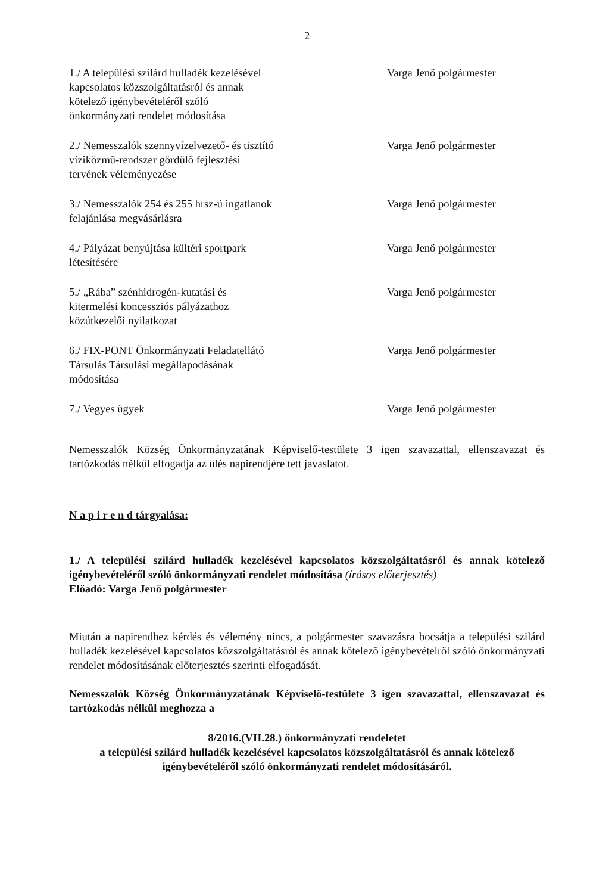2
1./ A települési szilárd hulladék kezelésével kapcsolatos közszolgáltatásról és annak kötelező igénybevételéről szóló önkormányzati rendelet módosítása
Varga Jenő polgármester
2./ Nemesszalók szennyvízelvezető- és tisztító víziközmű-rendszer gördülő fejlesztési tervének véleményezése
Varga Jenő polgármester
3./ Nemesszalók 254 és 255 hrsz-ú ingatlanok felajánlása megvásárlásra
Varga Jenő polgármester
4./ Pályázat benyújtása kültéri sportpark létesítésére
Varga Jenő polgármester
5./ „Rába” szénhidrogén-kutatási és kitermelési koncessziós pályázathoz közútkezelői nyilatkozat
Varga Jenő polgármester
6./ FIX-PONT Önkormányzati Feladatellátó Társulás Társulási megállapodásának módosítása
Varga Jenő polgármester
7./ Vegyes ügyek Varga Jenő polgármester
Nemesszalók Község Önkormányzatának Képviselő-testülete 3 igen szavazattal, ellenszavazat és tartózkodás nélkül elfogadja az ülés napirendjére tett javaslatot.
N a p i r e n d tárgyalása:
1./ A települési szilárd hulladék kezelésével kapcsolatos közszolgáltatásról és annak kötelező igénybevételéről szóló önkormányzati rendelet módosítása (írásos előterjesztés)
Előadó: Varga Jenő polgármester
Miután a napirendhez kérdés és vélemény nincs, a polgármester szavazásra bocsátja a települési szilárd hulladék kezelésével kapcsolatos közszolgáltatásról és annak kötelező igénybevételről szóló önkormányzati rendelet módosításának előterjesztés szerinti elfogadását.
Nemesszalók Község Önkormányzatának Képviselő-testülete 3 igen szavazattal, ellenszavazat és tartózkodás nélkül meghozza a
8/2016.(VII.28.) önkormányzati rendeletet
a települési szilárd hulladék kezelésével kapcsolatos közszolgáltatásról és annak kötelező igénybevételéről szóló önkormányzati rendelet módosításáról.